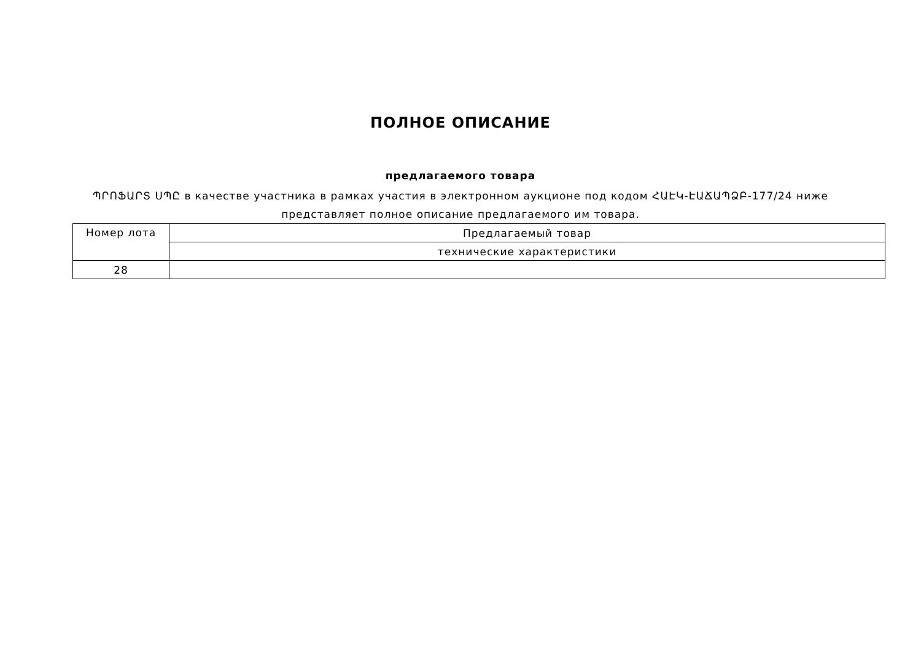ПОЛНОЕ ОПИСАНИЕ
предлагаемого товара
ՊՐՈՖԱՐՏ ՍՊԸ в качестве участника в рамках участия в электронном аукционе под кодом ՀԱԷԿ-ԷԱՃԱՊՁԲ-177/24 ниже представляет полное описание предлагаемого им товара.
| Номер лота | Предлагаемый товар |
| | технические характеристики |
| 28 | |